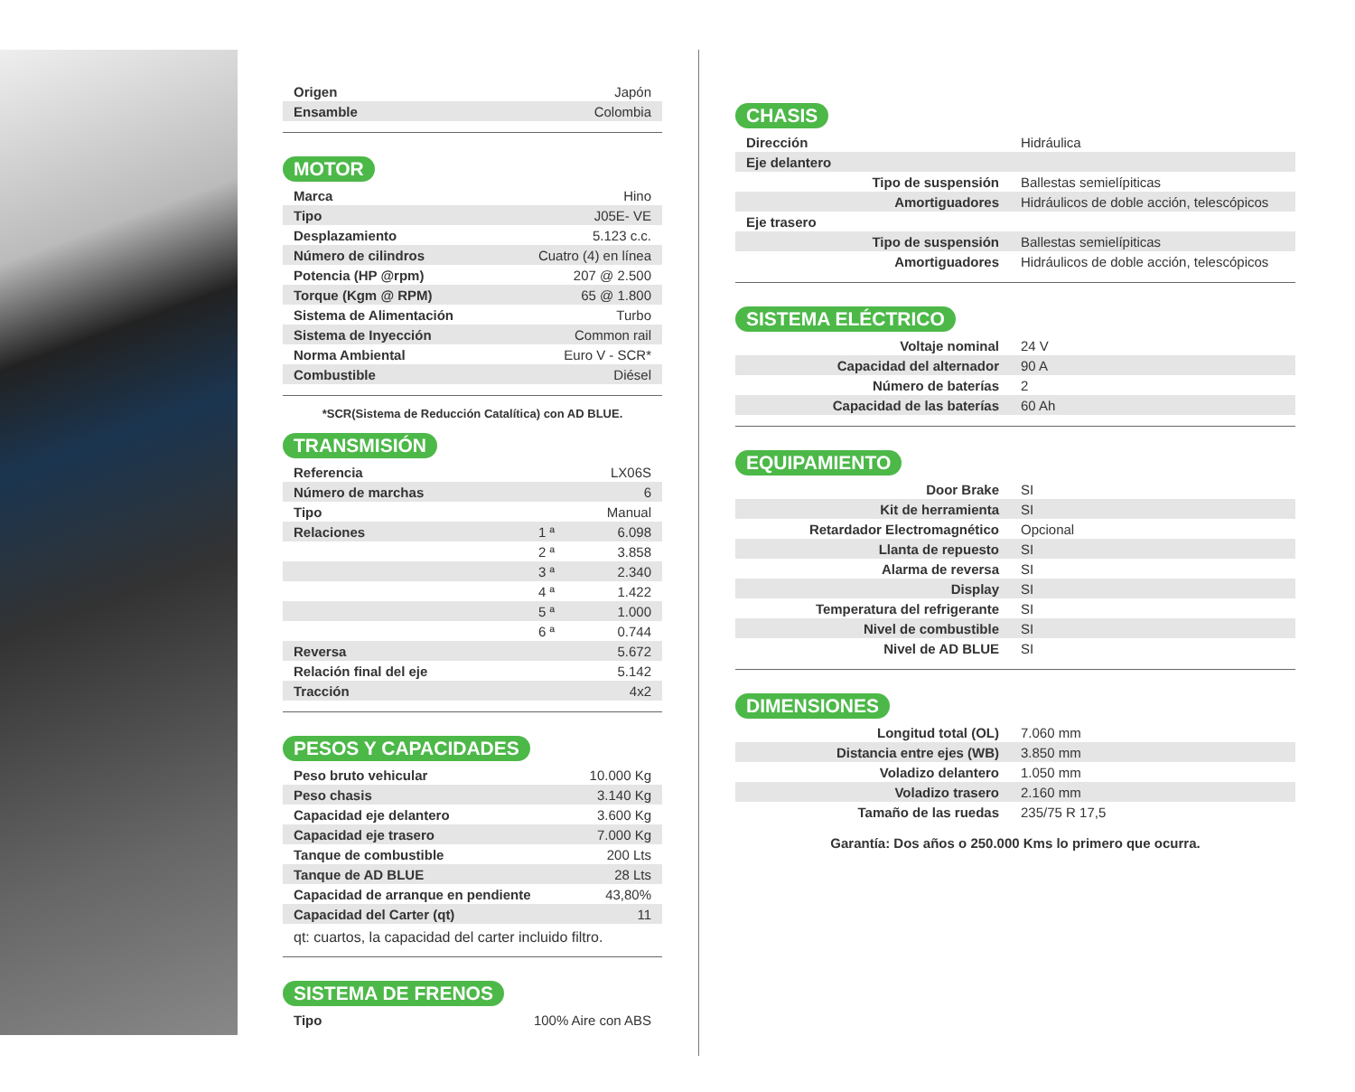| Origen | Japón |
| Ensamble | Colombia |
MOTOR
| Marca | Hino |
| Tipo | J05E- VE |
| Desplazamiento | 5.123 c.c. |
| Número de cilindros | Cuatro (4) en línea |
| Potencia (HP @rpm) | 207 @ 2.500 |
| Torque (Kgm @ RPM) | 65 @ 1.800 |
| Sistema de Alimentación | Turbo |
| Sistema de Inyección | Common rail |
| Norma Ambiental | Euro V - SCR* |
| Combustible | Diésel |
*SCR(Sistema de Reducción Catalítica) con AD BLUE.
TRANSMISIÓN
| Referencia | | LX06S |
| Número de marchas | | 6 |
| Tipo | | Manual |
| Relaciones | 1 ª | 6.098 |
| | 2 ª | 3.858 |
| | 3 ª | 2.340 |
| | 4 ª | 1.422 |
| | 5 ª | 1.000 |
| | 6 ª | 0.744 |
| Reversa | | 5.672 |
| Relación final del eje | | 5.142 |
| Tracción | | 4x2 |
PESOS Y CAPACIDADES
| Peso bruto vehicular | 10.000 Kg |
| Peso chasis | 3.140 Kg |
| Capacidad eje delantero | 3.600 Kg |
| Capacidad eje trasero | 7.000 Kg |
| Tanque de combustible | 200 Lts |
| Tanque de AD BLUE | 28 Lts |
| Capacidad de arranque en pendiente | 43,80% |
| Capacidad del Carter (qt) | 11 |
qt: cuartos, la capacidad del carter incluido filtro.
SISTEMA DE FRENOS
| Tipo | 100% Aire con ABS |
CHASIS
| Dirección | Hidráulica |
| Eje delantero | |
| Tipo de suspensión | Ballestas semielípiticas |
| Amortiguadores | Hidráulicos de doble acción, telescópicos |
| Eje trasero | |
| Tipo de suspensión | Ballestas semielípiticas |
| Amortiguadores | Hidráulicos de doble acción, telescópicos |
SISTEMA ELÉCTRICO
| Voltaje nominal | 24 V |
| Capacidad del alternador | 90 A |
| Número de baterías | 2 |
| Capacidad de las baterías | 60 Ah |
EQUIPAMIENTO
| Door Brake | SI |
| Kit de herramienta | SI |
| Retardador Electromagnético | Opcional |
| Llanta de repuesto | SI |
| Alarma de reversa | SI |
| Display | SI |
| Temperatura del refrigerante | SI |
| Nivel de combustible | SI |
| Nivel de AD BLUE | SI |
DIMENSIONES
| Longitud total (OL) | 7.060 mm |
| Distancia entre ejes (WB) | 3.850 mm |
| Voladizo delantero | 1.050 mm |
| Voladizo trasero | 2.160 mm |
| Tamaño de las ruedas | 235/75 R 17,5 |
Garantía: Dos años o 250.000 Kms lo primero que ocurra.